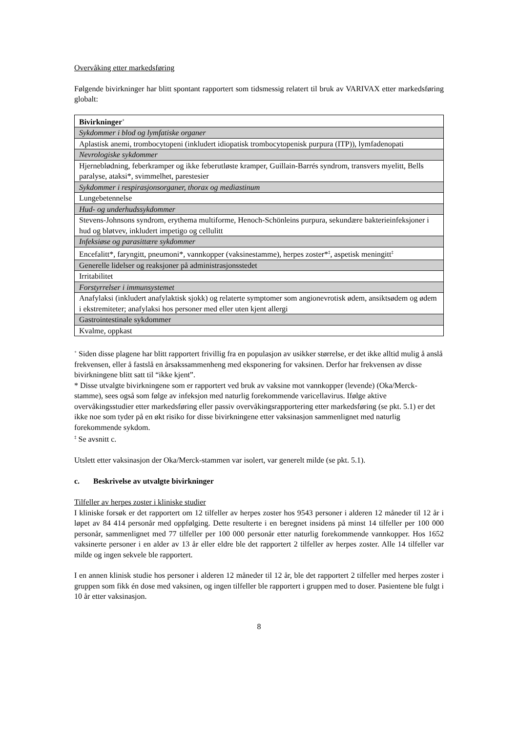Overvåking etter markedsføring
Følgende bivirkninger har blitt spontant rapportert som tidsmessig relatert til bruk av VARIVAX etter markedsføring globalt:
| Bivirkninger<sup>+</sup> |
| --- |
| Sykdommer i blod og lymfatiske organer |
| Aplastisk anemi, trombocytopeni (inkludert idiopatisk trombocytopenisk purpura (ITP)), lymfadenopati |
| Nevrologiske sykdommer |
| Hjerneblødning, feberkramper og ikke feberutløste kramper, Guillain-Barrés syndrom, transvers myelitt, Bells paralyse, ataksi*, svimmelhet, parestesier |
| Sykdommer i respirasjonsorganer, thorax og mediastinum |
| Lungebetennelse |
| Hud- og underhudssykdommer |
| Stevens-Johnsons syndrom, erythema multiforme, Henoch-Schönleins purpura, sekundære bakterieinfeksjoner i hud og bløtvev, inkludert impetigo og cellulitt |
| Infeksiøse og parasittære sykdommer |
| Encefalitt*, faryngitt, pneumoni*, vannkopper (vaksinestamme), herpes zoster*<sup>‡</sup>, aspetisk meningitt<sup>‡</sup> |
| Generelle lidelser og reaksjoner på administrasjonsstedet |
| Irritabilitet |
| Forstyrrelser i immunsystemet |
| Anafylaksi (inkludert anafylaktisk sjokk) og relaterte symptomer som angionevrotisk ødem, ansiktsødem og ødem i ekstremiteter; anafylaksi hos personer med eller uten kjent allergi |
| Gastrointestinale sykdommer |
| Kvalme, oppkast |
<sup>+</sup> Siden disse plagene har blitt rapportert frivillig fra en populasjon av usikker størrelse, er det ikke alltid mulig å anslå frekvensen, eller å fastslå en årsakssammenheng med eksponering for vaksinen. Derfor har frekvensen av disse bivirkningene blitt satt til “ikke kjent”.
* Disse utvalgte bivirkningene som er rapportert ved bruk av vaksine mot vannkopper (levende) (Oka/Merck-stamme), sees også som følge av infeksjon med naturlig forekommende varicellavirus. Ifølge aktive overvåkingsstudier etter markedsføring eller passiv overvåkingsrapportering etter markedsføring (se pkt. 5.1) er det ikke noe som tyder på en økt risiko for disse bivirkningene etter vaksinasjon sammenlignet med naturlig forekommende sykdom.
<sup>‡</sup> Se avsnitt c.
Utslett etter vaksinasjon der Oka/Merck-stammen var isolert, var generelt milde (se pkt. 5.1).
c. Beskrivelse av utvalgte bivirkninger
Tilfeller av herpes zoster i kliniske studier
I kliniske forsøk er det rapportert om 12 tilfeller av herpes zoster hos 9543 personer i alderen 12 måneder til 12 år i løpet av 84 414 personår med oppfølging. Dette resulterte i en beregnet insidens på minst 14 tilfeller per 100 000 personår, sammenlignet med 77 tilfeller per 100 000 personår etter naturlig forekommende vannkopper. Hos 1652 vaksinerte personer i en alder av 13 år eller eldre ble det rapportert 2 tilfeller av herpes zoster. Alle 14 tilfeller var milde og ingen sekvele ble rapportert.
I en annen klinisk studie hos personer i alderen 12 måneder til 12 år, ble det rapportert 2 tilfeller med herpes zoster i gruppen som fikk én dose med vaksinen, og ingen tilfeller ble rapportert i gruppen med to doser. Pasientene ble fulgt i 10 år etter vaksinasjon.
8